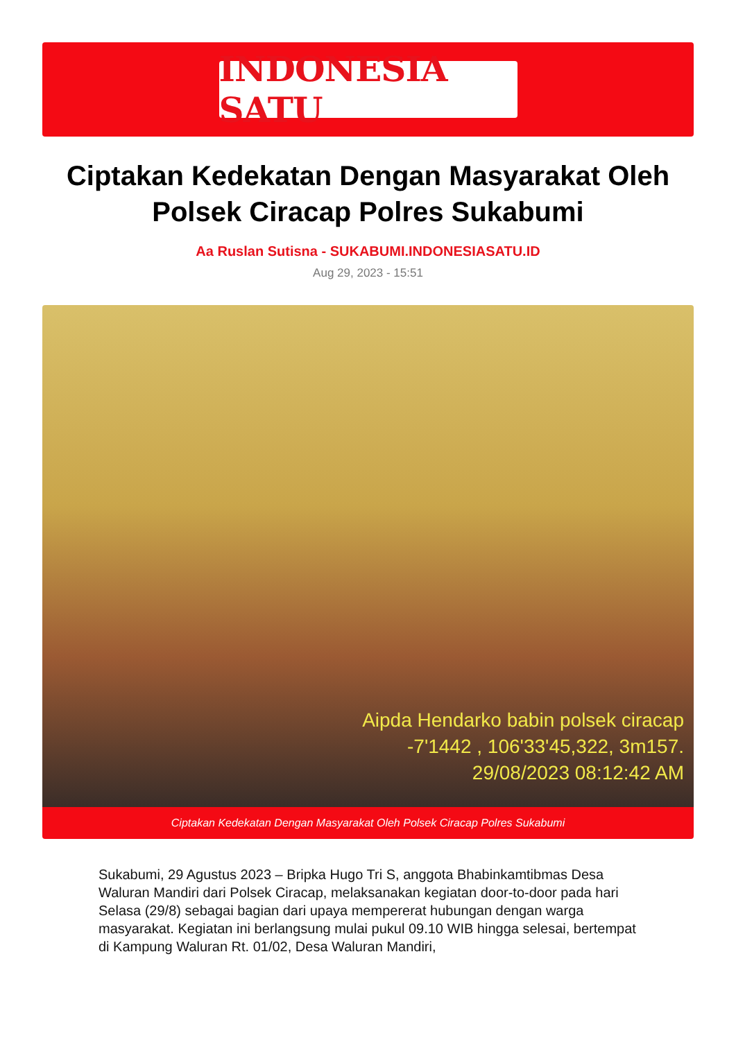INDONESIA SATU
Ciptakan Kedekatan Dengan Masyarakat Oleh Polsek Ciracap Polres Sukabumi
Aa Ruslan Sutisna - SUKABUMI.INDONESIASATU.ID
Aug 29, 2023 - 15:51
Aipda Hendarko babin polsek ciracap
-7'1442 , 106'33'45,322, 3m157.
29/08/2023 08:12:42 AM
Ciptakan Kedekatan Dengan Masyarakat Oleh Polsek Ciracap Polres Sukabumi
Sukabumi, 29 Agustus 2023 – Bripka Hugo Tri S, anggota Bhabinkamtibmas Desa Waluran Mandiri dari Polsek Ciracap, melaksanakan kegiatan door-to-door pada hari Selasa (29/8) sebagai bagian dari upaya mempererat hubungan dengan warga masyarakat. Kegiatan ini berlangsung mulai pukul 09.10 WIB hingga selesai, bertempat di Kampung Waluran Rt. 01/02, Desa Waluran Mandiri,